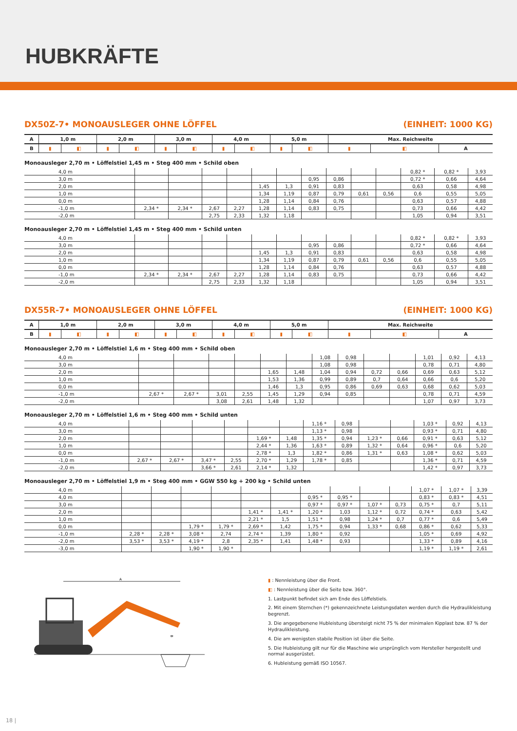HUBKRÄFTE
DX50Z-7• MONOAUSLEGER OHNE LÖFFEL (EINHEIT: 1000 KG)
| A | 1,0 m | | 2,0 m | | 3,0 m | | 4,0 m | | 5,0 m | | Max. Reichweite | | |
| --- | --- | --- | --- | --- | --- | --- | --- | --- | --- | --- | --- | --- | --- |
| B | ▮ | ◧ | ▮ | ◧ | ▮ | ◧ | ▮ | ◧ | ▮ | ◧ | ▮ | ◧ | A |
Monoausleger 2,70 m • Löffelstiel 1,45 m • Steg 400 mm • Schild oben
| 4,0 m | | | | | | | | | | | 0,82 * | 0,82 * | 3,93 |
| 3,0 m | | | | | | | 0,95 | 0,86 | | | 0,72 * | 0,66 | 4,64 |
| 2,0 m | | | | | 1,45 | 1,3 | 0,91 | 0,83 | | | 0,63 | 0,58 | 4,98 |
| 1,0 m | | | | | 1,34 | 1,19 | 0,87 | 0,79 | 0,61 | 0,56 | 0,6 | 0,55 | 5,05 |
| 0,0 m | | | | | 1,28 | 1,14 | 0,84 | 0,76 | | | 0,63 | 0,57 | 4,88 |
| -1,0 m | 2,34 * | 2,34 * | 2,67 | 2,27 | 1,28 | 1,14 | 0,83 | 0,75 | | | 0,73 | 0,66 | 4,42 |
| -2,0 m | | | 2,75 | 2,33 | 1,32 | 1,18 | | | | | 1,05 | 0,94 | 3,51 |
Monoausleger 2,70 m • Löffelstiel 1,45 m • Steg 400 mm • Schild unten
| 4,0 m | | | | | | | | | | | 0,82 * | 0,82 * | 3,93 |
| 3,0 m | | | | | | | 0,95 | 0,86 | | | 0,72 * | 0,66 | 4,64 |
| 2,0 m | | | | | 1,45 | 1,3 | 0,91 | 0,83 | | | 0,63 | 0,58 | 4,98 |
| 1,0 m | | | | | 1,34 | 1,19 | 0,87 | 0,79 | 0,61 | 0,56 | 0,6 | 0,55 | 5,05 |
| 0,0 m | | | | | 1,28 | 1,14 | 0,84 | 0,76 | | | 0,63 | 0,57 | 4,88 |
| -1,0 m | 2,34 * | 2,34 * | 2,67 | 2,27 | 1,28 | 1,14 | 0,83 | 0,75 | | | 0,73 | 0,66 | 4,42 |
| -2,0 m | | | 2,75 | 2,33 | 1,32 | 1,18 | | | | | 1,05 | 0,94 | 3,51 |
DX55R-7• MONOAUSLEGER OHNE LÖFFEL (EINHEIT: 1000 KG)
| A | 1,0 m | | 2,0 m | | 3,0 m | | 4,0 m | | 5,0 m | | Max. Reichweite | | |
| --- | --- | --- | --- | --- | --- | --- | --- | --- | --- | --- | --- | --- | --- |
| B | ▮ | ◧ | ▮ | ◧ | ▮ | ◧ | ▮ | ◧ | ▮ | ◧ | ▮ | ◧ | A |
Monoausleger 2,70 m • Löffelstiel 1,6 m • Steg 400 mm • Schild oben
| 4,0 m | | | | | | | 1,08 | 0,98 | | | 1,01 | 0,92 | 4,13 |
| 3,0 m | | | | | | | 1,08 | 0,98 | | | 0,78 | 0,71 | 4,80 |
| 2,0 m | | | | | 1,65 | 1,48 | 1,04 | 0,94 | 0,72 | 0,66 | 0,69 | 0,63 | 5,12 |
| 1,0 m | | | | | 1,53 | 1,36 | 0,99 | 0,89 | 0,7 | 0,64 | 0,66 | 0,6 | 5,20 |
| 0,0 m | | | | | 1,46 | 1,3 | 0,95 | 0,86 | 0,69 | 0,63 | 0,68 | 0,62 | 5,03 |
| -1,0 m | 2,67 * | 2,67 * | 3,01 | 2,55 | 1,45 | 1,29 | 0,94 | 0,85 | | | 0,78 | 0,71 | 4,59 |
| -2,0 m | | | 3,08 | 2,61 | 1,48 | 1,32 | | | | | 1,07 | 0,97 | 3,73 |
Monoausleger 2,70 m • Löffelstiel 1,6 m • Steg 400 mm • Schild unten
| 4,0 m | | | | | | | 1,16 * | 0,98 | | | 1,03 * | 0,92 | 4,13 |
| 3,0 m | | | | | | | 1,13 * | 0,98 | | | 0,93 * | 0,71 | 4,80 |
| 2,0 m | | | | | 1,69 * | 1,48 | 1,35 * | 0,94 | 1,23 * | 0,66 | 0,91 * | 0,63 | 5,12 |
| 1,0 m | | | | | 2,44 * | 1,36 | 1,63 * | 0,89 | 1,32 * | 0,64 | 0,96 * | 0,6 | 5,20 |
| 0,0 m | | | | | 2,78 * | 1,3 | 1,82 * | 0,86 | 1,31 * | 0,63 | 1,08 * | 0,62 | 5,03 |
| -1,0 m | 2,67 * | 2,67 * | 3,47 * | 2,55 | 2,70 * | 1,29 | 1,78 * | 0,85 | | | 1,36 * | 0,71 | 4,59 |
| -2,0 m | | | 3,66 * | 2,61 | 2,14 * | 1,32 | | | | | 1,42 * | 0,97 | 3,73 |
Monoausleger 2,70 m • Löffelstiel 1,9 m • Steg 400 mm • GGW 550 kg + 200 kg • Schild unten
| 4,0 m | | | | | | | | | | | 1,07 * | 1,07 * | 3,39 |
| 4,0 m | | | | | | | 0,95 * | 0,95 * | | | 0,83 * | 0,83 * | 4,51 |
| 3,0 m | | | | | | | 0,97 * | 0,97 * | 1,07 * | 0,73 | 0,75 * | 0,7 | 5,11 |
| 2,0 m | | | | | 1,41 * | 1,41 * | 1,20 * | 1,03 | 1,12 * | 0,72 | 0,74 * | 0,63 | 5,42 |
| 1,0 m | | | | | 2,21 * | 1,5 | 1,51 * | 0,98 | 1,24 * | 0,7 | 0,77 * | 0,6 | 5,49 |
| 0,0 m | | | 1,79 * | 1,79 * | 2,69 * | 1,42 | 1,75 * | 0,94 | 1,33 * | 0,68 | 0,86 * | 0,62 | 5,33 |
| -1,0 m | 2,28 * | 2,28 * | 3,08 * | 2,74 | 2,74 * | 1,39 | 1,80 * | 0,92 | | | 1,05 * | 0,69 | 4,92 |
| -2,0 m | 3,53 * | 3,53 * | 4,19 * | 2,8 | 2,35 * | 1,41 | 1,48 * | 0,93 | | | 1,33 * | 0,89 | 4,16 |
| -3,0 m | | | 1,90 * | 1,90 * | | | | | | | 1,19 * | 1,19 * | 2,61 |
A
B
▮ : Nennleistung über die Front.
◧ : Nennleistung über die Seite bzw. 360°.
1. Lastpunkt befindet sich am Ende des Löffelstiels.
2. Mit einem Sternchen (*) gekennzeichnete Leistungsdaten werden durch die Hydraulikleistung begrenzt.
3. Die angegebenene Hubleistung übersteigt nicht 75 % der minimalen Kipplast bzw. 87 % der Hydraulikleistung.
4. Die am wenigsten stabile Position ist über die Seite.
5. Die Hubleistung gilt nur für die Maschine wie ursprünglich vom Hersteller hergestellt und normal ausgerüstet.
6. Hubleistung gemäß ISO 10567.
18 |